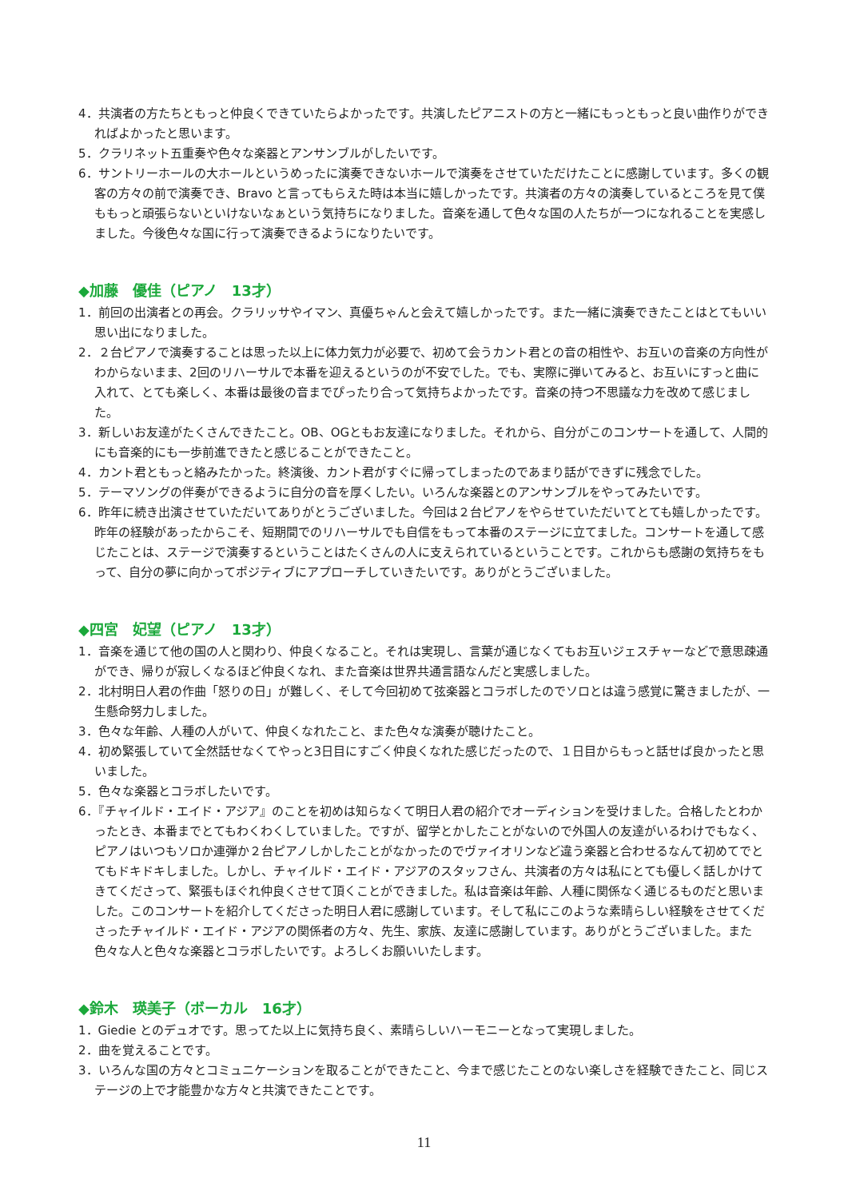4．共演者の方たちともっと仲良くできていたらよかったです。共演したピアニストの方と一緒にもっともっと良い曲作りができればよかったと思います。
5．クラリネット五重奏や色々な楽器とアンサンブルがしたいです。
6．サントリーホールの大ホールというめったに演奏できないホールで演奏をさせていただけたことに感謝しています。多くの観客の方々の前で演奏でき、Bravo と言ってもらえた時は本当に嬉しかったです。共演者の方々の演奏しているところを見て僕ももっと頑張らないといけないなぁという気持ちになりました。音楽を通して色々な国の人たちが一つになれることを実感しました。今後色々な国に行って演奏できるようになりたいです。
◆加藤　優佳（ピアノ　13才）
1．前回の出演者との再会。クラリッサやイマン、真優ちゃんと会えて嬉しかったです。また一緒に演奏できたことはとてもいい思い出になりました。
2．２台ピアノで演奏することは思った以上に体力気力が必要で、初めて会うカント君との音の相性や、お互いの音楽の方向性がわからないまま、2回のリハーサルで本番を迎えるというのが不安でした。でも、実際に弾いてみると、お互いにすっと曲に入れて、とても楽しく、本番は最後の音までぴったり合って気持ちよかったです。音楽の持つ不思議な力を改めて感じました。
3．新しいお友達がたくさんできたこと。OB、OGともお友達になりました。それから、自分がこのコンサートを通して、人間的にも音楽的にも一歩前進できたと感じることができたこと。
4．カント君ともっと絡みたかった。終演後、カント君がすぐに帰ってしまったのであまり話ができずに残念でした。
5．テーマソングの伴奏ができるように自分の音を厚くしたい。いろんな楽器とのアンサンブルをやってみたいです。
6．昨年に続き出演させていただいてありがとうございました。今回は２台ピアノをやらせていただいてとても嬉しかったです。昨年の経験があったからこそ、短期間でのリハーサルでも自信をもって本番のステージに立てました。コンサートを通して感じたことは、ステージで演奏するということはたくさんの人に支えられているということです。これからも感謝の気持ちをもって、自分の夢に向かってポジティブにアプローチしていきたいです。ありがとうございました。
◆四宮　妃望（ピアノ　13才）
1．音楽を通じて他の国の人と関わり、仲良くなること。それは実現し、言葉が通じなくてもお互いジェスチャーなどで意思疎通ができ、帰りが寂しくなるほど仲良くなれ、また音楽は世界共通言語なんだと実感しました。
2．北村明日人君の作曲「怒りの日」が難しく、そして今回初めて弦楽器とコラボしたのでソロとは違う感覚に驚きましたが、一生懸命努力しました。
3．色々な年齢、人種の人がいて、仲良くなれたこと、また色々な演奏が聴けたこと。
4．初め緊張していて全然話せなくてやっと3日目にすごく仲良くなれた感じだったので、１日目からもっと話せば良かったと思いました。
5．色々な楽器とコラボしたいです。
6．『チャイルド・エイド・アジア』のことを初めは知らなくて明日人君の紹介でオーディションを受けました。合格したとわかったとき、本番までとてもわくわくしていました。ですが、留学とかしたことがないので外国人の友達がいるわけでもなく、ピアノはいつもソロか連弾か２台ピアノしかしたことがなかったのでヴァイオリンなど違う楽器と合わせるなんて初めてでとてもドキドキしました。しかし、チャイルド・エイド・アジアのスタッフさん、共演者の方々は私にとても優しく話しかけてきてくださって、緊張もほぐれ仲良くさせて頂くことができました。私は音楽は年齢、人種に関係なく通じるものだと思いました。このコンサートを紹介してくださった明日人君に感謝しています。そして私にこのような素晴らしい経験をさせてくださったチャイルド・エイド・アジアの関係者の方々、先生、家族、友達に感謝しています。ありがとうございました。また色々な人と色々な楽器とコラボしたいです。よろしくお願いいたします。
◆鈴木　瑛美子（ボーカル　16才）
1．Giedie とのデュオです。思ってた以上に気持ち良く、素晴らしいハーモニーとなって実現しました。
2．曲を覚えることです。
3．いろんな国の方々とコミュニケーションを取ることができたこと、今まで感じたことのない楽しさを経験できたこと、同じステージの上で才能豊かな方々と共演できたことです。
11